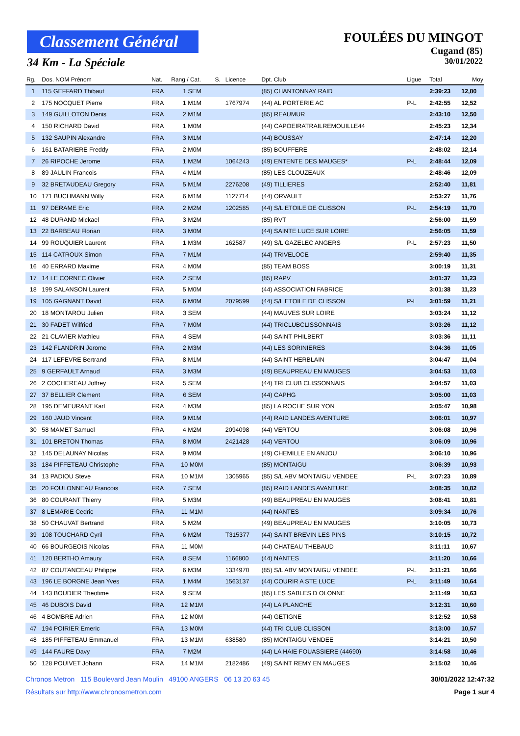Classement Général
34 Km - La Spéciale
FOULÉES DU MINGOT
Cugand (85)
30/01/2022
| Rg. | Dos. NOM Prénom | Nat. | Rang / Cat. | S. | Licence | Dpt. Club | Ligue | Total | Moy |
| --- | --- | --- | --- | --- | --- | --- | --- | --- | --- |
| 1 | 115 GEFFARD Thibaut | FRA | 1 SEM | | | (85) CHANTONNAY RAID | | 2:39:23 | 12,80 |
| 2 | 175 NOCQUET Pierre | FRA | 1 M1M | | 1767974 | (44) AL PORTERIE AC | P-L | 2:42:55 | 12,52 |
| 3 | 149 GUILLOTON Denis | FRA | 2 M1M | | | (85) REAUMUR | | 2:43:10 | 12,50 |
| 4 | 150 RICHARD David | FRA | 1 M0M | | | (44) CAPOEIRATRAILREMOUILLE44 | | 2:45:23 | 12,34 |
| 5 | 132 SAUPIN Alexandre | FRA | 3 M1M | | | (44) BOUSSAY | | 2:47:14 | 12,20 |
| 6 | 161 BATARIERE Freddy | FRA | 2 M0M | | | (85) BOUFFERE | | 2:48:02 | 12,14 |
| 7 | 26 RIPOCHE Jerome | FRA | 1 M2M | | 1064243 | (49) ENTENTE DES MAUGES* | P-L | 2:48:44 | 12,09 |
| 8 | 89 JAULIN Francois | FRA | 4 M1M | | | (85) LES CLOUZEAUX | | 2:48:46 | 12,09 |
| 9 | 32 BRETAUDEAU Gregory | FRA | 5 M1M | | 2276208 | (49) TILLIERES | | 2:52:40 | 11,81 |
| 10 | 171 BUCHMANN Willy | FRA | 6 M1M | | 1127714 | (44) ORVAULT | | 2:53:27 | 11,76 |
| 11 | 97 DERAME Eric | FRA | 2 M2M | | 1202585 | (44) S/L ETOILE DE CLISSON | P-L | 2:54:19 | 11,70 |
| 12 | 48 DURAND Mickael | FRA | 3 M2M | | | (85) RVT | | 2:56:00 | 11,59 |
| 13 | 22 BARBEAU Florian | FRA | 3 M0M | | | (44) SAINTE LUCE SUR LOIRE | | 2:56:05 | 11,59 |
| 14 | 99 ROUQUIER Laurent | FRA | 1 M3M | | 162587 | (49) S/L GAZELEC ANGERS | P-L | 2:57:23 | 11,50 |
| 15 | 114 CATROUX Simon | FRA | 7 M1M | | | (44) TRIVELOCE | | 2:59:40 | 11,35 |
| 16 | 40 ERRARD Maxime | FRA | 4 M0M | | | (85) TEAM BOSS | | 3:00:19 | 11,31 |
| 17 | 14 LE CORNEC Olivier | FRA | 2 SEM | | | (85) RAPV | | 3:01:37 | 11,23 |
| 18 | 199 SALANSON Laurent | FRA | 5 M0M | | | (44) ASSOCIATION FABRICE | | 3:01:38 | 11,23 |
| 19 | 105 GAGNANT David | FRA | 6 M0M | | 2079599 | (44) S/L ETOILE DE CLISSON | P-L | 3:01:59 | 11,21 |
| 20 | 18 MONTAROU Julien | FRA | 3 SEM | | | (44) MAUVES SUR LOIRE | | 3:03:24 | 11,12 |
| 21 | 30 FADET Wilfried | FRA | 7 M0M | | | (44) TRICLUBCLISSONNAIS | | 3:03:26 | 11,12 |
| 22 | 21 CLAVIER Mathieu | FRA | 4 SEM | | | (44) SAINT PHILBERT | | 3:03:36 | 11,11 |
| 23 | 142 FLANDRIN Jerome | FRA | 2 M3M | | | (44) LES SORINIERES | | 3:04:36 | 11,05 |
| 24 | 117 LEFEVRE Bertrand | FRA | 8 M1M | | | (44) SAINT HERBLAIN | | 3:04:47 | 11,04 |
| 25 | 9 GERFAULT Arnaud | FRA | 3 M3M | | | (49) BEAUPREAU EN MAUGES | | 3:04:53 | 11,03 |
| 26 | 2 COCHEREAU Joffrey | FRA | 5 SEM | | | (44) TRI CLUB CLISSONNAIS | | 3:04:57 | 11,03 |
| 27 | 37 BELLIER Clement | FRA | 6 SEM | | | (44) CAPHG | | 3:05:00 | 11,03 |
| 28 | 195 DEMEURANT Karl | FRA | 4 M3M | | | (85) LA ROCHE SUR YON | | 3:05:47 | 10,98 |
| 29 | 160 JAUD Vincent | FRA | 9 M1M | | | (44) RAID LANDES AVENTURE | | 3:06:01 | 10,97 |
| 30 | 58 MAMET Samuel | FRA | 4 M2M | | 2094098 | (44) VERTOU | | 3:06:08 | 10,96 |
| 31 | 101 BRETON Thomas | FRA | 8 M0M | | 2421428 | (44) VERTOU | | 3:06:09 | 10,96 |
| 32 | 145 DELAUNAY Nicolas | FRA | 9 M0M | | | (49) CHEMILLE EN ANJOU | | 3:06:10 | 10,96 |
| 33 | 184 PIFFETEAU Christophe | FRA | 10 M0M | | | (85) MONTAIGU | | 3:06:39 | 10,93 |
| 34 | 13 PADIOU Steve | FRA | 10 M1M | | 1305965 | (85) S/L ABV MONTAIGU VENDEE | P-L | 3:07:23 | 10,89 |
| 35 | 20 FOULONNEAU Francois | FRA | 7 SEM | | | (85) RAID LANDES AVANTURE | | 3:08:35 | 10,82 |
| 36 | 80 COURANT Thierry | FRA | 5 M3M | | | (49) BEAUPREAU EN MAUGES | | 3:08:41 | 10,81 |
| 37 | 8 LEMARIE Cedric | FRA | 11 M1M | | | (44) NANTES | | 3:09:34 | 10,76 |
| 38 | 50 CHAUVAT Bertrand | FRA | 5 M2M | | | (49) BEAUPREAU EN MAUGES | | 3:10:05 | 10,73 |
| 39 | 108 TOUCHARD Cyril | FRA | 6 M2M | | T315377 | (44) SAINT BREVIN LES PINS | | 3:10:15 | 10,72 |
| 40 | 66 BOURGEOIS Nicolas | FRA | 11 M0M | | | (44) CHATEAU THEBAUD | | 3:11:11 | 10,67 |
| 41 | 120 BERTHO Amaury | FRA | 8 SEM | | 1166800 | (44) NANTES | | 3:11:20 | 10,66 |
| 42 | 87 COUTANCEAU Philippe | FRA | 6 M3M | | 1334970 | (85) S/L ABV MONTAIGU VENDEE | P-L | 3:11:21 | 10,66 |
| 43 | 196 LE BORGNE Jean Yves | FRA | 1 M4M | | 1563137 | (44) COURIR A STE LUCE | P-L | 3:11:49 | 10,64 |
| 44 | 143 BOUDIER Theotime | FRA | 9 SEM | | | (85) LES SABLES D OLONNE | | 3:11:49 | 10,63 |
| 45 | 46 DUBOIS David | FRA | 12 M1M | | | (44) LA PLANCHE | | 3:12:31 | 10,60 |
| 46 | 4 BOMBRE Adrien | FRA | 12 M0M | | | (44) GETIGNE | | 3:12:52 | 10,58 |
| 47 | 194 POIRIER Emeric | FRA | 13 M0M | | | (44) TRI CLUB CLISSON | | 3:13:00 | 10,57 |
| 48 | 185 PIFFETEAU Emmanuel | FRA | 13 M1M | | 638580 | (85) MONTAIGU VENDEE | | 3:14:21 | 10,50 |
| 49 | 144 FAURE Davy | FRA | 7 M2M | | | (44) LA HAIE FOUASSIERE (44690) | | 3:14:58 | 10,46 |
| 50 | 128 POUIVET Johann | FRA | 14 M1M | | 2182486 | (49) SAINT REMY EN MAUGES | | 3:15:02 | 10,46 |
Chronos Metron 115 Boulevard Jean Moulin 49100 ANGERS 06 13 20 63 45 30/01/2022 12:47:32
Résultats sur http://www.chronosmetron.com Page 1 sur 4